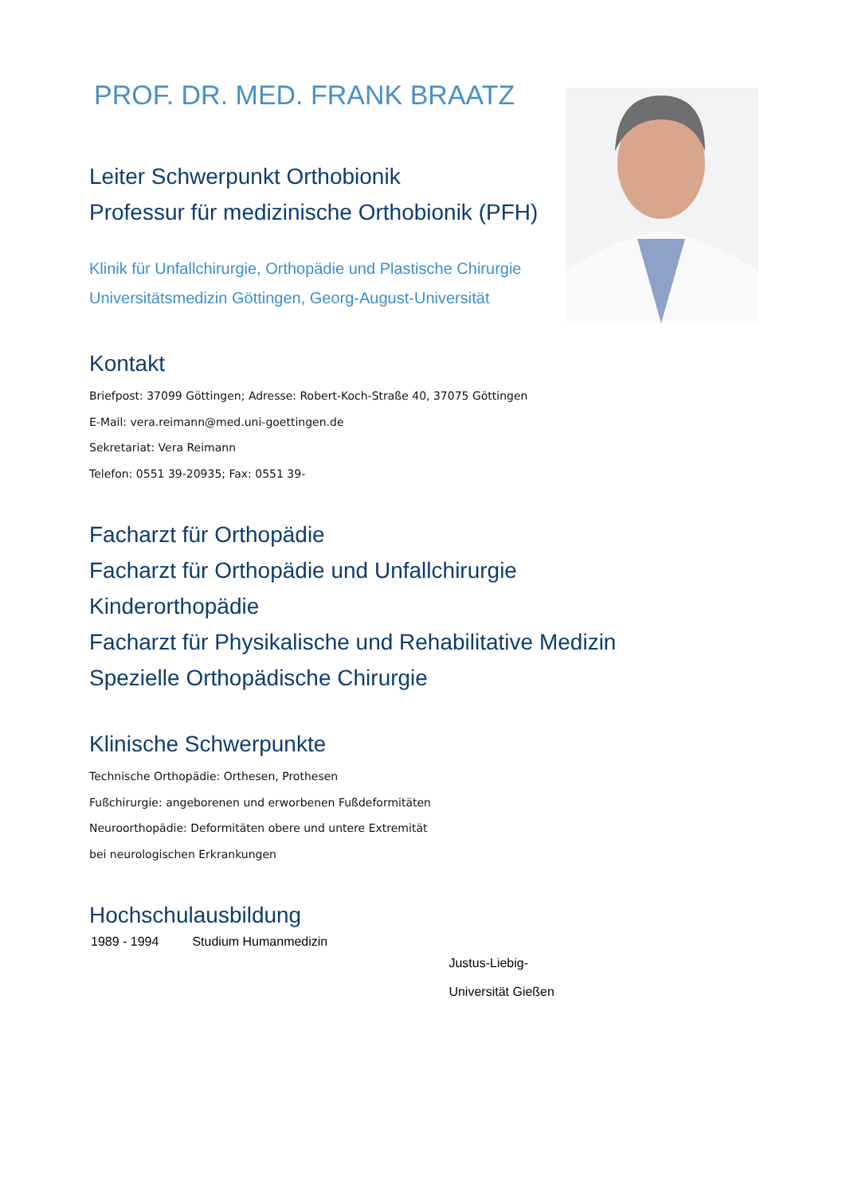PROF. DR. MED. FRANK BRAATZ
Leiter Schwerpunkt Orthobionik
Professur für medizinische Orthobionik (PFH)
Klinik für Unfallchirurgie, Orthopädie und Plastische Chirurgie
Universitätsmedizin Göttingen, Georg-August-Universität
Kontakt
Briefpost: 37099 Göttingen; Adresse: Robert-Koch-Straße 40, 37075 Göttingen
E-Mail: vera.reimann@med.uni-goettingen.de
Sekretariat: Vera Reimann
Telefon: 0551 39-20935; Fax: 0551 39-
Facharzt für Orthopädie
Facharzt für Orthopädie und Unfallchirurgie
Kinderorthopädie
Facharzt für Physikalische und Rehabilitative Medizin
Spezielle Orthopädische Chirurgie
Klinische Schwerpunkte
Technische Orthopädie: Orthesen, Prothesen
Fußchirurgie: angeborenen und erworbenen Fußdeformitäten
Neuroorthopädie: Deformitäten obere und untere Extremität
bei neurologischen Erkrankungen
Hochschulausbildung
| 1989 - 1994 | Studium Humanmedizin | Justus-Liebig- Universität Gießen |